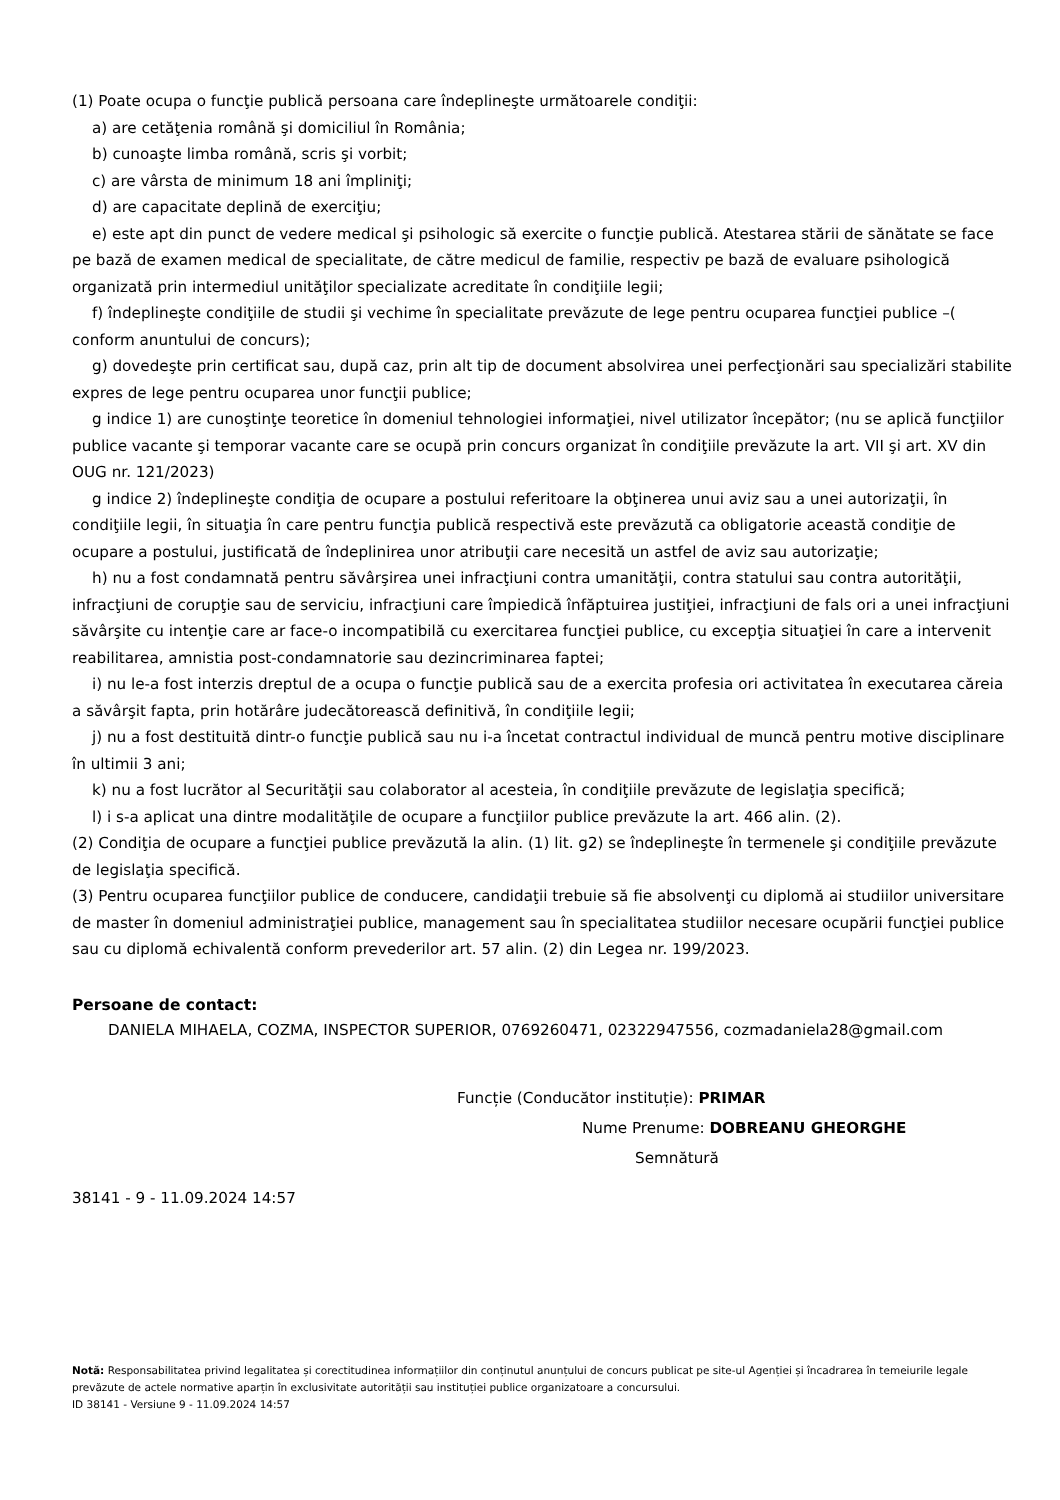(1) Poate ocupa o funcţie publică persoana care îndeplineşte următoarele condiţii:
a) are cetăţenia română şi domiciliul în România;
b) cunoaşte limba română, scris şi vorbit;
c) are vârsta de minimum 18 ani împliniţi;
d) are capacitate deplină de exerciţiu;
e) este apt din punct de vedere medical şi psihologic să exercite o funcţie publică. Atestarea stării de sănătate se face pe bază de examen medical de specialitate, de către medicul de familie, respectiv pe bază de evaluare psihologică organizată prin intermediul unităţilor specializate acreditate în condiţiile legii;
f) îndeplineşte condiţiile de studii şi vechime în specialitate prevăzute de lege pentru ocuparea funcţiei publice –( conform anuntului de concurs);
g) dovedeşte prin certificat sau, după caz, prin alt tip de document absolvirea unei perfecţionări sau specializări stabilite expres de lege pentru ocuparea unor funcţii publice;
g indice 1) are cunoştinţe teoretice în domeniul tehnologiei informaţiei, nivel utilizator începător; (nu se aplică funcţiilor publice vacante şi temporar vacante care se ocupă prin concurs organizat în condiţiile prevăzute la art. VII şi art. XV din OUG nr. 121/2023)
g indice 2) îndeplineşte condiţia de ocupare a postului referitoare la obţinerea unui aviz sau a unei autorizaţii, în condiţiile legii, în situaţia în care pentru funcţia publică respectivă este prevăzută ca obligatorie această condiţie de ocupare a postului, justificată de îndeplinirea unor atribuţii care necesită un astfel de aviz sau autorizaţie;
h) nu a fost condamnată pentru săvârşirea unei infracţiuni contra umanităţii, contra statului sau contra autorităţii, infracţiuni de corupţie sau de serviciu, infracţiuni care împiedică înfăptuirea justiţiei, infracţiuni de fals ori a unei infracţiuni săvârşite cu intenţie care ar face-o incompatibilă cu exercitarea funcţiei publice, cu excepţia situaţiei în care a intervenit reabilitarea, amnistia post-condamnatorie sau dezincriminarea faptei;
i) nu le-a fost interzis dreptul de a ocupa o funcţie publică sau de a exercita profesia ori activitatea în executarea căreia a săvârşit fapta, prin hotărâre judecătorească definitivă, în condiţiile legii;
j) nu a fost destituită dintr-o funcţie publică sau nu i-a încetat contractul individual de muncă pentru motive disciplinare în ultimii 3 ani;
k) nu a fost lucrător al Securităţii sau colaborator al acesteia, în condiţiile prevăzute de legislaţia specifică;
l) i s-a aplicat una dintre modalităţile de ocupare a funcţiilor publice prevăzute la art. 466 alin. (2).
(2) Condiţia de ocupare a funcţiei publice prevăzută la alin. (1) lit. g2) se îndeplineşte în termenele şi condiţiile prevăzute de legislaţia specifică.
(3) Pentru ocuparea funcţiilor publice de conducere, candidaţii trebuie să fie absolvenţi cu diplomă ai studiilor universitare de master în domeniul administraţiei publice, management sau în specialitatea studiilor necesare ocupării funcţiei publice sau cu diplomă echivalentă conform prevederilor art. 57 alin. (2) din Legea nr. 199/2023.
Persoane de contact:
DANIELA MIHAELA, COZMA, INSPECTOR SUPERIOR, 0769260471, 02322947556, cozmadaniela28@gmail.com
Funcție (Conducător instituție): PRIMAR
Nume Prenume: DOBREANU GHEORGHE
Semnătură
38141 - 9 - 11.09.2024 14:57
Notă: Responsabilitatea privind legalitatea și corectitudinea informațiilor din conținutul anunțului de concurs publicat pe site-ul Agenției și încadrarea în temeiurile legale prevăzute de actele normative aparțin în exclusivitate autorității sau instituției publice organizatoare a concursului.
ID 38141 - Versiune 9 - 11.09.2024 14:57